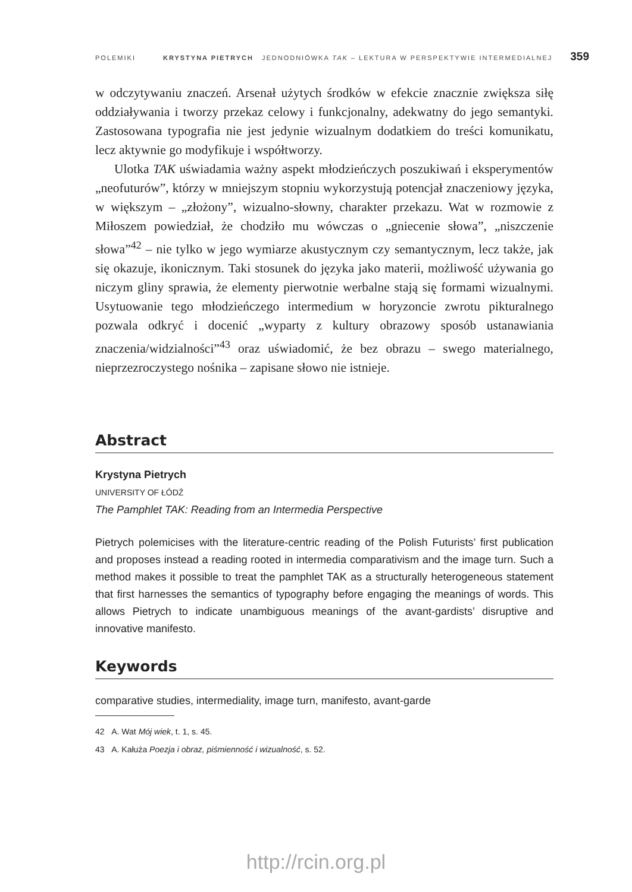POLEMIKI KRYSTYNA PIETRYCH JEDNODNIÓWKA TAK – LEKTURA W PERSPEKTYWIE INTERMEDIALNEJ 359
w odczytywaniu znaczeń. Arsenał użytych środków w efekcie znacznie zwiększa siłę oddziaływania i tworzy przekaz celowy i funkcjonalny, adekwatny do jego semantyki. Zastosowana typografia nie jest jedynie wizualnym dodatkiem do treści komunikatu, lecz aktywnie go modyfikuje i współtworzy.
Ulotka TAK uświadamia ważny aspekt młodzieńczych poszukiwań i eksperymentów „neofuturów”, którzy w mniejszym stopniu wykorzystują potencjał znaczeniowy języka, w większym – „złożony”, wizualno-słowny, charakter przekazu. Wat w rozmowie z Miłoszem powiedział, że chodziło mu wówczas o „gniecenie słowa”, „niszczenie słowa”<sup>42</sup> – nie tylko w jego wymiarze akustycznym czy semantycznym, lecz także, jak się okazuje, ikonicznym. Taki stosunek do języka jako materii, możliwość używania go niczym gliny sprawia, że elementy pierwotnie werbalne stają się formami wizualnymi. Usytuowanie tego młodzieńczego intermedium w horyzoncie zwrotu pikturalnego pozwala odkryć i docenić „wyparty z kultury obrazowy sposób ustanawiania znaczenia/widzialności”<sup>43</sup> oraz uświadomić, że bez obrazu – swego materialnego, nieprzezroczystego nośnika – zapisane słowo nie istnieje.
Abstract
Krystyna Pietrych
UNIVERSITY OF ŁÓDŹ
The Pamphlet TAK: Reading from an Intermedia Perspective
Pietrych polemicises with the literature-centric reading of the Polish Futurists’ first publication and proposes instead a reading rooted in intermedia comparativism and the image turn. Such a method makes it possible to treat the pamphlet TAK as a structurally heterogeneous statement that first harnesses the semantics of typography before engaging the meanings of words. This allows Pietrych to indicate unambiguous meanings of the avant-gardists’ disruptive and innovative manifesto.
Keywords
comparative studies, intermediality, image turn, manifesto, avant-garde
42 A. Wat Mój wiek, t. 1, s. 45.
43 A. Kałuża Poezja i obraz, piśmienność i wizualność, s. 52.
http://rcin.org.pl